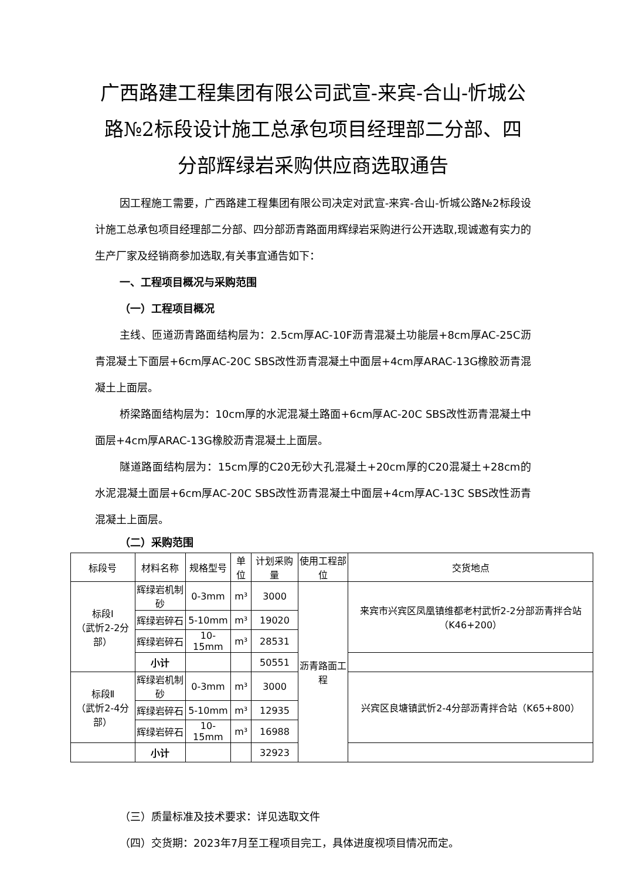广西路建工程集团有限公司武宣-来宾-合山-忻城公路№2标段设计施工总承包项目经理部二分部、四分部辉绿岩采购供应商选取通告
因工程施工需要，广西路建工程集团有限公司决定对武宣-来宾-合山-忻城公路№2标段设计施工总承包项目经理部二分部、四分部沥青路面用辉绿岩采购进行公开选取,现诚邀有实力的生产厂家及经销商参加选取,有关事宜通告如下：
一、工程项目概况与采购范围
（一）工程项目概况
主线、匝道沥青路面结构层为：2.5cm厚AC-10F沥青混凝土功能层+8cm厚AC-25C沥青混凝土下面层+6cm厚AC-20C SBS改性沥青混凝土中面层+4cm厚ARAC-13G橡胶沥青混凝土上面层。
桥梁路面结构层为：10cm厚的水泥混凝土路面+6cm厚AC-20C SBS改性沥青混凝土中面层+4cm厚ARAC-13G橡胶沥青混凝土上面层。
隧道路面结构层为：15cm厚的C20无砂大孔混凝土+20cm厚的C20混凝土+28cm的水泥混凝土面层+6cm厚AC-20C SBS改性沥青混凝土中面层+4cm厚AC-13C SBS改性沥青混凝土上面层。
（二）采购范围
| 标段号 | 材料名称 | 规格型号 | 单位 | 计划采购量 | 使用工程部位 | 交货地点 |
| --- | --- | --- | --- | --- | --- | --- |
| 标段Ⅰ （武忻2-2分部） | 辉绿岩机制砂 | 0-3mm | m³ | 3000 | 沥青路面工程 | 来宾市兴宾区凤凰镇维都老村武忻2-2分部沥青拌合站（K46+200） |
| | 辉绿岩碎石 | 5-10mm | m³ | 19020 | | |
| | 辉绿岩碎石 | 10-15mm | m³ | 28531 | | |
| | 小计 | | | 50551 | | |
| 标段Ⅱ （武忻2-4分部） | 辉绿岩机制砂 | 0-3mm | m³ | 3000 | | 兴宾区良塘镇武忻2-4分部沥青拌合站（K65+800） |
| | 辉绿岩碎石 | 5-10mm | m³ | 12935 | | |
| | 辉绿岩碎石 | 10-15mm | m³ | 16988 | | |
| | 小计 | | | 32923 | | |
（三）质量标准及技术要求：详见选取文件
（四）交货期：2023年7月至工程项目完工，具体进度视项目情况而定。